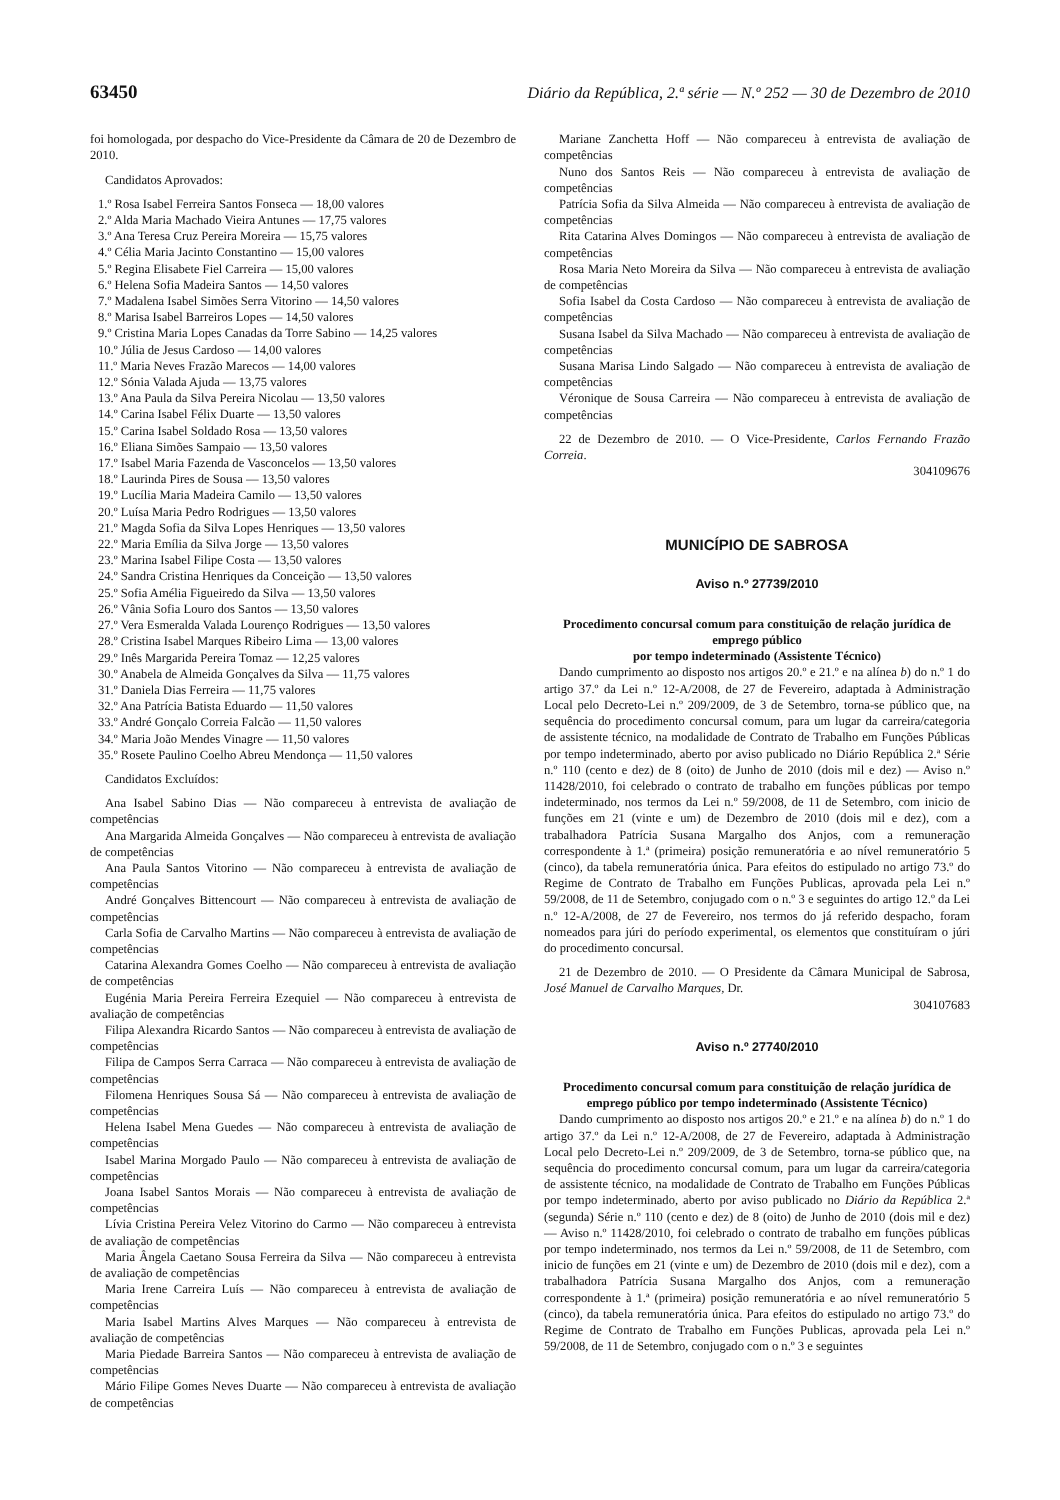63450 Diário da República, 2.ª série — N.º 252 — 30 de Dezembro de 2010
foi homologada, por despacho do Vice-Presidente da Câmara de 20 de Dezembro de 2010.
Candidatos Aprovados:
1.º Rosa Isabel Ferreira Santos Fonseca — 18,00 valores
2.º Alda Maria Machado Vieira Antunes — 17,75 valores
3.º Ana Teresa Cruz Pereira Moreira — 15,75 valores
4.º Célia Maria Jacinto Constantino — 15,00 valores
5.º Regina Elisabete Fiel Carreira — 15,00 valores
6.º Helena Sofia Madeira Santos — 14,50 valores
7.º Madalena Isabel Simões Serra Vitorino — 14,50 valores
8.º Marisa Isabel Barreiros Lopes — 14,50 valores
9.º Cristina Maria Lopes Canadas da Torre Sabino — 14,25 valores
10.º Júlia de Jesus Cardoso — 14,00 valores
11.º Maria Neves Frazão Marecos — 14,00 valores
12.º Sónia Valada Ajuda — 13,75 valores
13.º Ana Paula da Silva Pereira Nicolau — 13,50 valores
14.º Carina Isabel Félix Duarte — 13,50 valores
15.º Carina Isabel Soldado Rosa — 13,50 valores
16.º Eliana Simões Sampaio — 13,50 valores
17.º Isabel Maria Fazenda de Vasconcelos — 13,50 valores
18.º Laurinda Pires de Sousa — 13,50 valores
19.º Lucília Maria Madeira Camilo — 13,50 valores
20.º Luísa Maria Pedro Rodrigues — 13,50 valores
21.º Magda Sofia da Silva Lopes Henriques — 13,50 valores
22.º Maria Emília da Silva Jorge — 13,50 valores
23.º Marina Isabel Filipe Costa — 13,50 valores
24.º Sandra Cristina Henriques da Conceição — 13,50 valores
25.º Sofia Amélia Figueiredo da Silva — 13,50 valores
26.º Vânia Sofia Louro dos Santos — 13,50 valores
27.º Vera Esmeralda Valada Lourenço Rodrigues — 13,50 valores
28.º Cristina Isabel Marques Ribeiro Lima — 13,00 valores
29.º Inês Margarida Pereira Tomaz — 12,25 valores
30.º Anabela de Almeida Gonçalves da Silva — 11,75 valores
31.º Daniela Dias Ferreira — 11,75 valores
32.º Ana Patrícia Batista Eduardo — 11,50 valores
33.º André Gonçalo Correia Falcão — 11,50 valores
34.º Maria João Mendes Vinagre — 11,50 valores
35.º Rosete Paulino Coelho Abreu Mendonça — 11,50 valores
Candidatos Excluídos:
Ana Isabel Sabino Dias — Não compareceu à entrevista de avaliação de competências
Ana Margarida Almeida Gonçalves — Não compareceu à entrevista de avaliação de competências
Ana Paula Santos Vitorino — Não compareceu à entrevista de avaliação de competências
André Gonçalves Bittencourt — Não compareceu à entrevista de avaliação de competências
Carla Sofia de Carvalho Martins — Não compareceu à entrevista de avaliação de competências
Catarina Alexandra Gomes Coelho — Não compareceu à entrevista de avaliação de competências
Eugénia Maria Pereira Ferreira Ezequiel — Não compareceu à entrevista de avaliação de competências
Filipa Alexandra Ricardo Santos — Não compareceu à entrevista de avaliação de competências
Filipa de Campos Serra Carraca — Não compareceu à entrevista de avaliação de competências
Filomena Henriques Sousa Sá — Não compareceu à entrevista de avaliação de competências
Helena Isabel Mena Guedes — Não compareceu à entrevista de avaliação de competências
Isabel Marina Morgado Paulo — Não compareceu à entrevista de avaliação de competências
Joana Isabel Santos Morais — Não compareceu à entrevista de avaliação de competências
Lívia Cristina Pereira Velez Vitorino do Carmo — Não compareceu à entrevista de avaliação de competências
Maria Ângela Caetano Sousa Ferreira da Silva — Não compareceu à entrevista de avaliação de competências
Maria Irene Carreira Luís — Não compareceu à entrevista de avaliação de competências
Maria Isabel Martins Alves Marques — Não compareceu à entrevista de avaliação de competências
Maria Piedade Barreira Santos — Não compareceu à entrevista de avaliação de competências
Mário Filipe Gomes Neves Duarte — Não compareceu à entrevista de avaliação de competências
Mariane Zanchetta Hoff — Não compareceu à entrevista de avaliação de competências
Nuno dos Santos Reis — Não compareceu à entrevista de avaliação de competências
Patrícia Sofia da Silva Almeida — Não compareceu à entrevista de avaliação de competências
Rita Catarina Alves Domingos — Não compareceu à entrevista de avaliação de competências
Rosa Maria Neto Moreira da Silva — Não compareceu à entrevista de avaliação de competências
Sofia Isabel da Costa Cardoso — Não compareceu à entrevista de avaliação de competências
Susana Isabel da Silva Machado — Não compareceu à entrevista de avaliação de competências
Susana Marisa Lindo Salgado — Não compareceu à entrevista de avaliação de competências
Véronique de Sousa Carreira — Não compareceu à entrevista de avaliação de competências
22 de Dezembro de 2010. — O Vice-Presidente, Carlos Fernando Frazão Correia.
304109676
MUNICÍPIO DE SABROSA
Aviso n.º 27739/2010
Procedimento concursal comum para constituição de relação jurídica de emprego público
por tempo indeterminado (Assistente Técnico)
Dando cumprimento ao disposto nos artigos 20.º e 21.º e na alínea b) do n.º 1 do artigo 37.º da Lei n.º 12-A/2008, de 27 de Fevereiro, adaptada à Administração Local pelo Decreto-Lei n.º 209/2009, de 3 de Setembro, torna-se público que, na sequência do procedimento concursal comum, para um lugar da carreira/categoria de assistente técnico, na modalidade de Contrato de Trabalho em Funções Públicas por tempo indeterminado, aberto por aviso publicado no Diário República 2.ª Série n.º 110 (cento e dez) de 8 (oito) de Junho de 2010 (dois mil e dez) — Aviso n.º 11428/2010, foi celebrado o contrato de trabalho em funções públicas por tempo indeterminado, nos termos da Lei n.º 59/2008, de 11 de Setembro, com inicio de funções em 21 (vinte e um) de Dezembro de 2010 (dois mil e dez), com a trabalhadora Patrícia Susana Margalho dos Anjos, com a remuneração correspondente à 1.ª (primeira) posição remuneratória e ao nível remuneratório 5 (cinco), da tabela remuneratória única. Para efeitos do estipulado no artigo 73.º do Regime de Contrato de Trabalho em Funções Publicas, aprovada pela Lei n.º 59/2008, de 11 de Setembro, conjugado com o n.º 3 e seguintes do artigo 12.º da Lei n.º 12-A/2008, de 27 de Fevereiro, nos termos do já referido despacho, foram nomeados para júri do período experimental, os elementos que constituíram o júri do procedimento concursal.
21 de Dezembro de 2010. — O Presidente da Câmara Municipal de Sabrosa, José Manuel de Carvalho Marques, Dr.
304107683
Aviso n.º 27740/2010
Procedimento concursal comum para constituição de relação jurídica de emprego público por tempo indeterminado (Assistente Técnico)
Dando cumprimento ao disposto nos artigos 20.º e 21.º e na alínea b) do n.º 1 do artigo 37.º da Lei n.º 12-A/2008, de 27 de Fevereiro, adaptada à Administração Local pelo Decreto-Lei n.º 209/2009, de 3 de Setembro, torna-se público que, na sequência do procedimento concursal comum, para um lugar da carreira/categoria de assistente técnico, na modalidade de Contrato de Trabalho em Funções Públicas por tempo indeterminado, aberto por aviso publicado no Diário da República 2.ª (segunda) Série n.º 110 (cento e dez) de 8 (oito) de Junho de 2010 (dois mil e dez) — Aviso n.º 11428/2010, foi celebrado o contrato de trabalho em funções públicas por tempo indeterminado, nos termos da Lei n.º 59/2008, de 11 de Setembro, com inicio de funções em 21 (vinte e um) de Dezembro de 2010 (dois mil e dez), com a trabalhadora Patrícia Susana Margalho dos Anjos, com a remuneração correspondente à 1.ª (primeira) posição remuneratória e ao nível remuneratório 5 (cinco), da tabela remuneratória única. Para efeitos do estipulado no artigo 73.º do Regime de Contrato de Trabalho em Funções Publicas, aprovada pela Lei n.º 59/2008, de 11 de Setembro, conjugado com o n.º 3 e seguintes